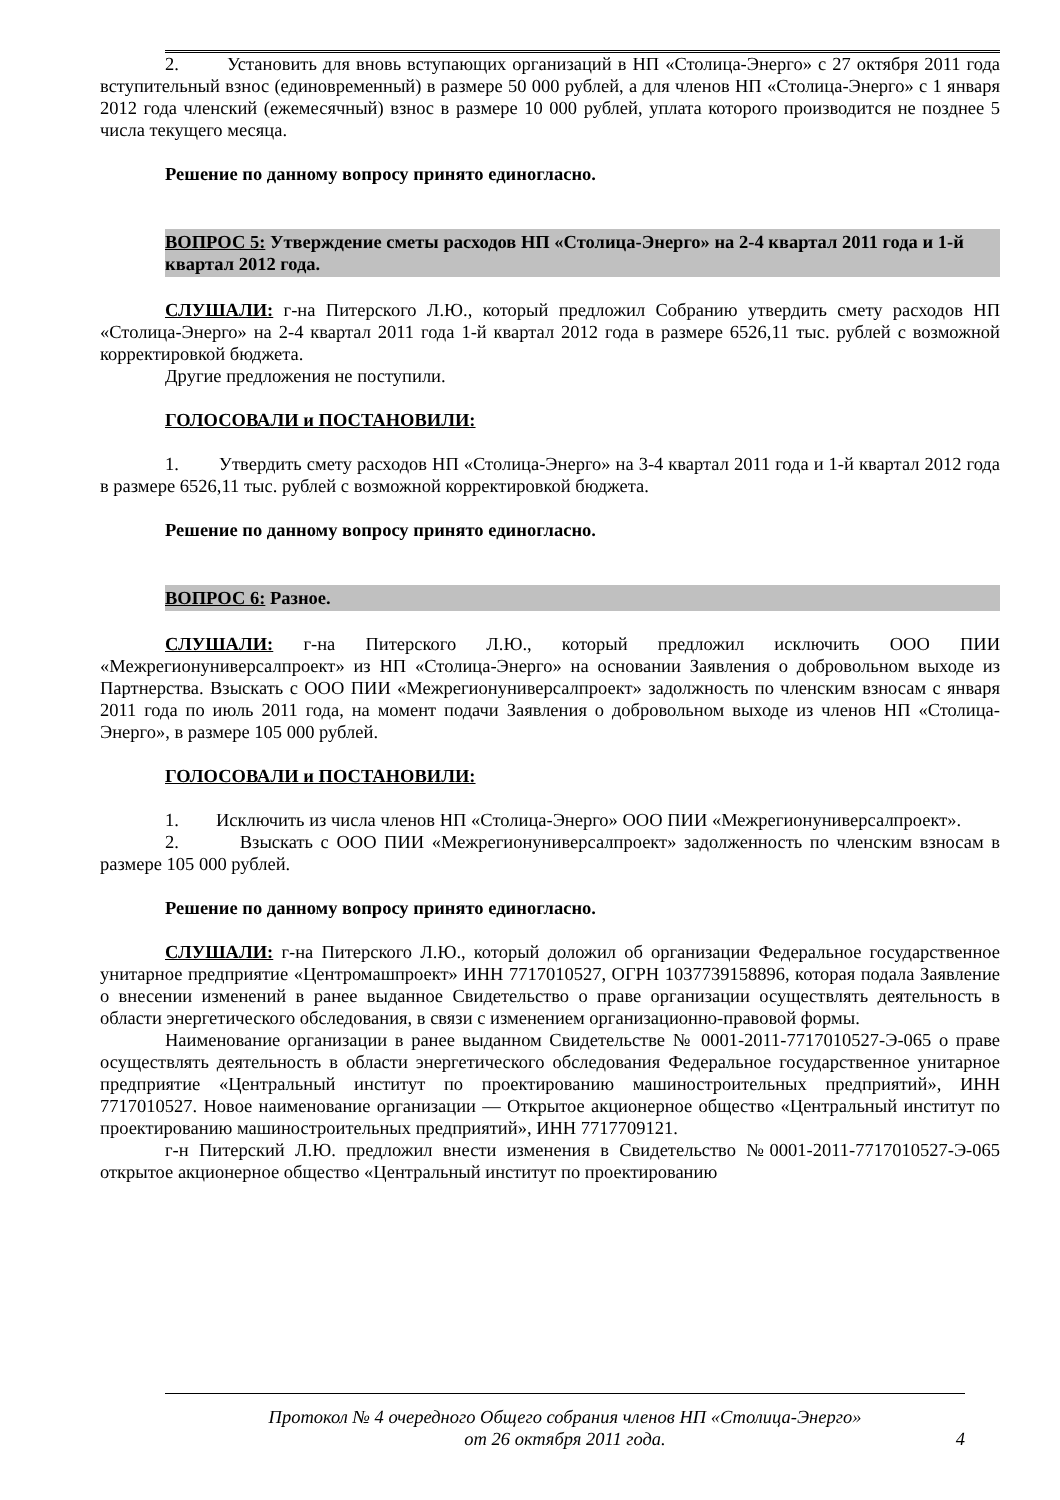2. Установить для вновь вступающих организаций в НП «Столица-Энерго» с 27 октября 2011 года вступительный взнос (единовременный) в размере 50 000 рублей, а для членов НП «Столица-Энерго» с 1 января 2012 года членский (ежемесячный) взнос в размере 10 000 рублей, уплата которого производится не позднее 5 числа текущего месяца.
Решение по данному вопросу принято единогласно.
ВОПРОС 5: Утверждение сметы расходов НП «Столица-Энерго» на 2-4 квартал 2011 года и 1-й квартал 2012 года.
СЛУШАЛИ: г-на Питерского Л.Ю., который предложил Собранию утвердить смету расходов НП «Столица-Энерго» на 2-4 квартал 2011 года 1-й квартал 2012 года в размере 6526,11 тыс. рублей с возможной корректировкой бюджета.
Другие предложения не поступили.
ГОЛОСОВАЛИ и ПОСТАНОВИЛИ:
1. Утвердить смету расходов НП «Столица-Энерго» на 3-4 квартал 2011 года и 1-й квартал 2012 года в размере 6526,11 тыс. рублей с возможной корректировкой бюджета.
Решение по данному вопросу принято единогласно.
ВОПРОС 6: Разное.
СЛУШАЛИ: г-на Питерского Л.Ю., который предложил исключить ООО ПИИ «Межрегионуниверсалпроект» из НП «Столица-Энерго» на основании Заявления о добровольном выходе из Партнерства. Взыскать с ООО ПИИ «Межрегионуниверсалпроект» задолжность по членским взносам с января 2011 года по июль 2011 года, на момент подачи Заявления о добровольном выходе из членов НП «Столица-Энерго», в размере 105 000 рублей.
ГОЛОСОВАЛИ и ПОСТАНОВИЛИ:
1. Исключить из числа членов НП «Столица-Энерго» ООО ПИИ «Межрегионуниверсалпроект».
2. Взыскать с ООО ПИИ «Межрегионуниверсалпроект» задолженность по членским взносам в размере 105 000 рублей.
Решение по данному вопросу принято единогласно.
СЛУШАЛИ: г-на Питерского Л.Ю., который доложил об организации Федеральное государственное унитарное предприятие «Центромашпроект» ИНН 7717010527, ОГРН 1037739158896, которая подала Заявление о внесении изменений в ранее выданное Свидетельство о праве организации осуществлять деятельность в области энергетического обследования, в связи с изменением организационно-правовой формы.
Наименование организации в ранее выданном Свидетельстве № 0001-2011-7717010527-Э-065 о праве осуществлять деятельность в области энергетического обследования Федеральное государственное унитарное предприятие «Центральный институт по проектированию машиностроительных предприятий», ИНН 7717010527. Новое наименование организации — Открытое акционерное общество «Центральный институт по проектированию машиностроительных предприятий», ИНН 7717709121.
г-н Питерский Л.Ю. предложил внести изменения в Свидетельство №0001-2011-7717010527-Э-065 открытое акционерное общество «Центральный институт по проектированию
Протокол № 4 очередного Общего собрания членов НП «Столица-Энерго»
от 26 октября 2011 года.
4